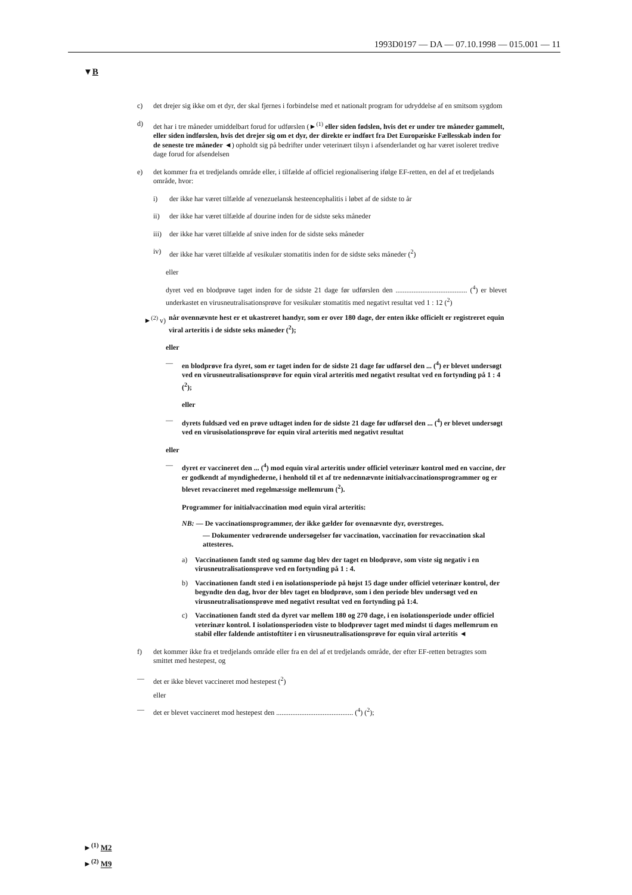1993D0197 — DA — 07.10.1998 — 015.001 — 11
▼B
c) det drejer sig ikke om et dyr, der skal fjernes i forbindelse med et nationalt program for udryddelse af en smitsom sygdom
d) det har i tre måneder umiddelbart forud for udførslen (►<sup>(1)</sup> eller siden fødslen, hvis det er under tre måneder gammelt, eller siden indførslen, hvis det drejer sig om et dyr, der direkte er indført fra Det Europæiske Fællesskab inden for de seneste tre måneder ◄) opholdt sig på bedrifter under veterinært tilsyn i afsenderlandet og har været isoleret tredive dage forud for afsendelsen
e) det kommer fra et tredjelands område eller, i tilfælde af officiel regionalisering ifølge EF-retten, en del af et tredjelands område, hvor:
i) der ikke har været tilfælde af venezuelansk hesteencephalitis i løbet af de sidste to år
ii) der ikke har været tilfælde af dourine inden for de sidste seks måneder
iii) der ikke har været tilfælde af snive inden for de sidste seks måneder
iv) der ikke har været tilfælde af vesikulær stomatitis inden for de sidste seks måneder (<sup>2</sup>)
eller
dyret ved en blodprøve taget inden for de sidste 21 dage før udførslen den ........................................ (<sup>4</sup>) er blevet underkastet en virusneutralisationsprøve for vesikulær stomatitis med negativt resultat ved 1 : 12 (<sup>2</sup>)
►<sup>(2)</sup> v) når ovennævnte hest er et ukastreret handyr, som er over 180 dage, der enten ikke officielt er registreret equin viral arteritis i de sidste seks måneder (<sup>2</sup>);
eller
— en blodprøve fra dyret, som er taget inden for de sidste 21 dage før udførsel den ... (<sup>4</sup>) er blevet undersøgt ved en virusneutralisationsprøve for equin viral arteritis med negativt resultat ved en fortynding på 1 : 4 (<sup>2</sup>);
eller
— dyrets fuldsæd ved en prøve udtaget inden for de sidste 21 dage før udførsel den ... (<sup>4</sup>) er blevet undersøgt ved en virusisolationsprøve for equin viral arteritis med negativt resultat
eller
— dyret er vaccineret den ... (<sup>4</sup>) mod equin viral arteritis under officiel veterinær kontrol med en vaccine, der er godkendt af myndighederne, i henhold til et af tre nedennævnte initialvaccinationsprogrammer og er blevet revaccineret med regelmæssige mellemrum (<sup>2</sup>).
Programmer for initialvaccination mod equin viral arteritis:
NB: — De vaccinationsprogrammer, der ikke gælder for ovennævnte dyr, overstreges.
— Dokumenter vedrørende undersøgelser før vaccination, vaccination for revaccination skal attesteres.
a) Vaccinationen fandt sted og samme dag blev der taget en blodprøve, som viste sig negativ i en virusneutralisationsprøve ved en fortynding på 1 : 4.
b) Vaccinationen fandt sted i en isolationsperiode på højst 15 dage under officiel veterinær kontrol, der begyndte den dag, hvor der blev taget en blodprøve, som i den periode blev undersøgt ved en virusneutralisationsprøve med negativt resultat ved en fortynding på 1:4.
c) Vaccinationen fandt sted da dyret var mellem 180 og 270 dage, i en isolationsperiode under officiel veterinær kontrol. I isolationsperioden viste to blodprøver taget med mindst ti dages mellemrum en stabil eller faldende antistoftiter i en virusneutralisationsprøve for equin viral arteritis ◄
f) det kommer ikke fra et tredjelands område eller fra en del af et tredjelands område, der efter EF-retten betragtes som smittet med hestepest, og
— det er ikke blevet vaccineret mod hestepest (<sup>2</sup>)
eller
— det er blevet vaccineret mod hestepest den ........................................... (<sup>4</sup>) (<sup>2</sup>);
►<sup>(1)</sup> M2
►<sup>(2)</sup> M9